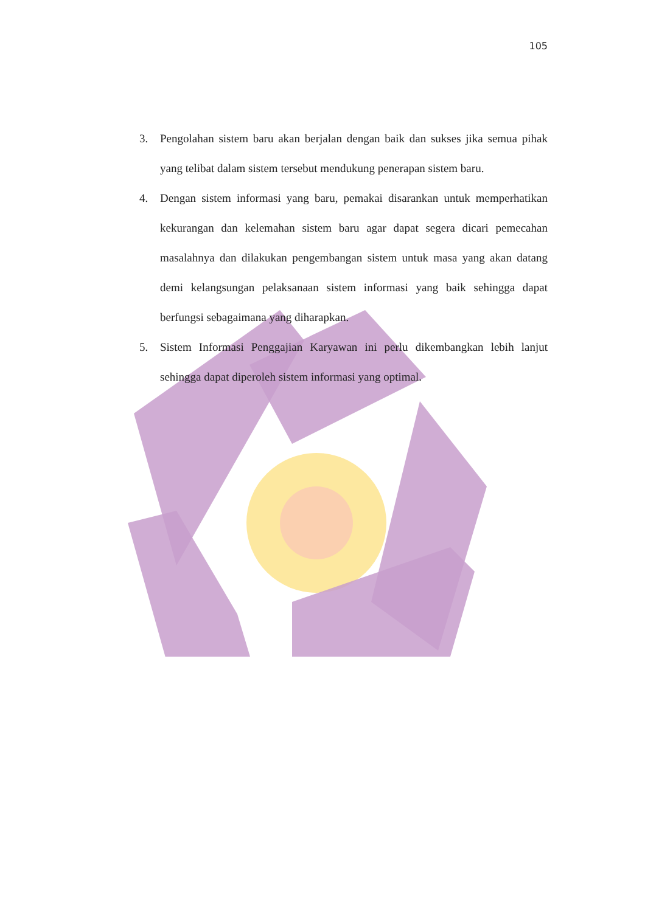105
3. Pengolahan sistem baru akan berjalan dengan baik dan sukses jika semua pihak yang telibat dalam sistem tersebut mendukung penerapan sistem baru.
4. Dengan sistem informasi yang baru, pemakai disarankan untuk memperhatikan kekurangan dan kelemahan sistem baru agar dapat segera dicari pemecahan masalahnya dan dilakukan pengembangan sistem untuk masa yang akan datang demi kelangsungan pelaksanaan sistem informasi yang baik sehingga dapat berfungsi sebagaimana yang diharapkan.
5. Sistem Informasi Penggajian Karyawan ini perlu dikembangkan lebih lanjut sehingga dapat diperoleh sistem informasi yang optimal.